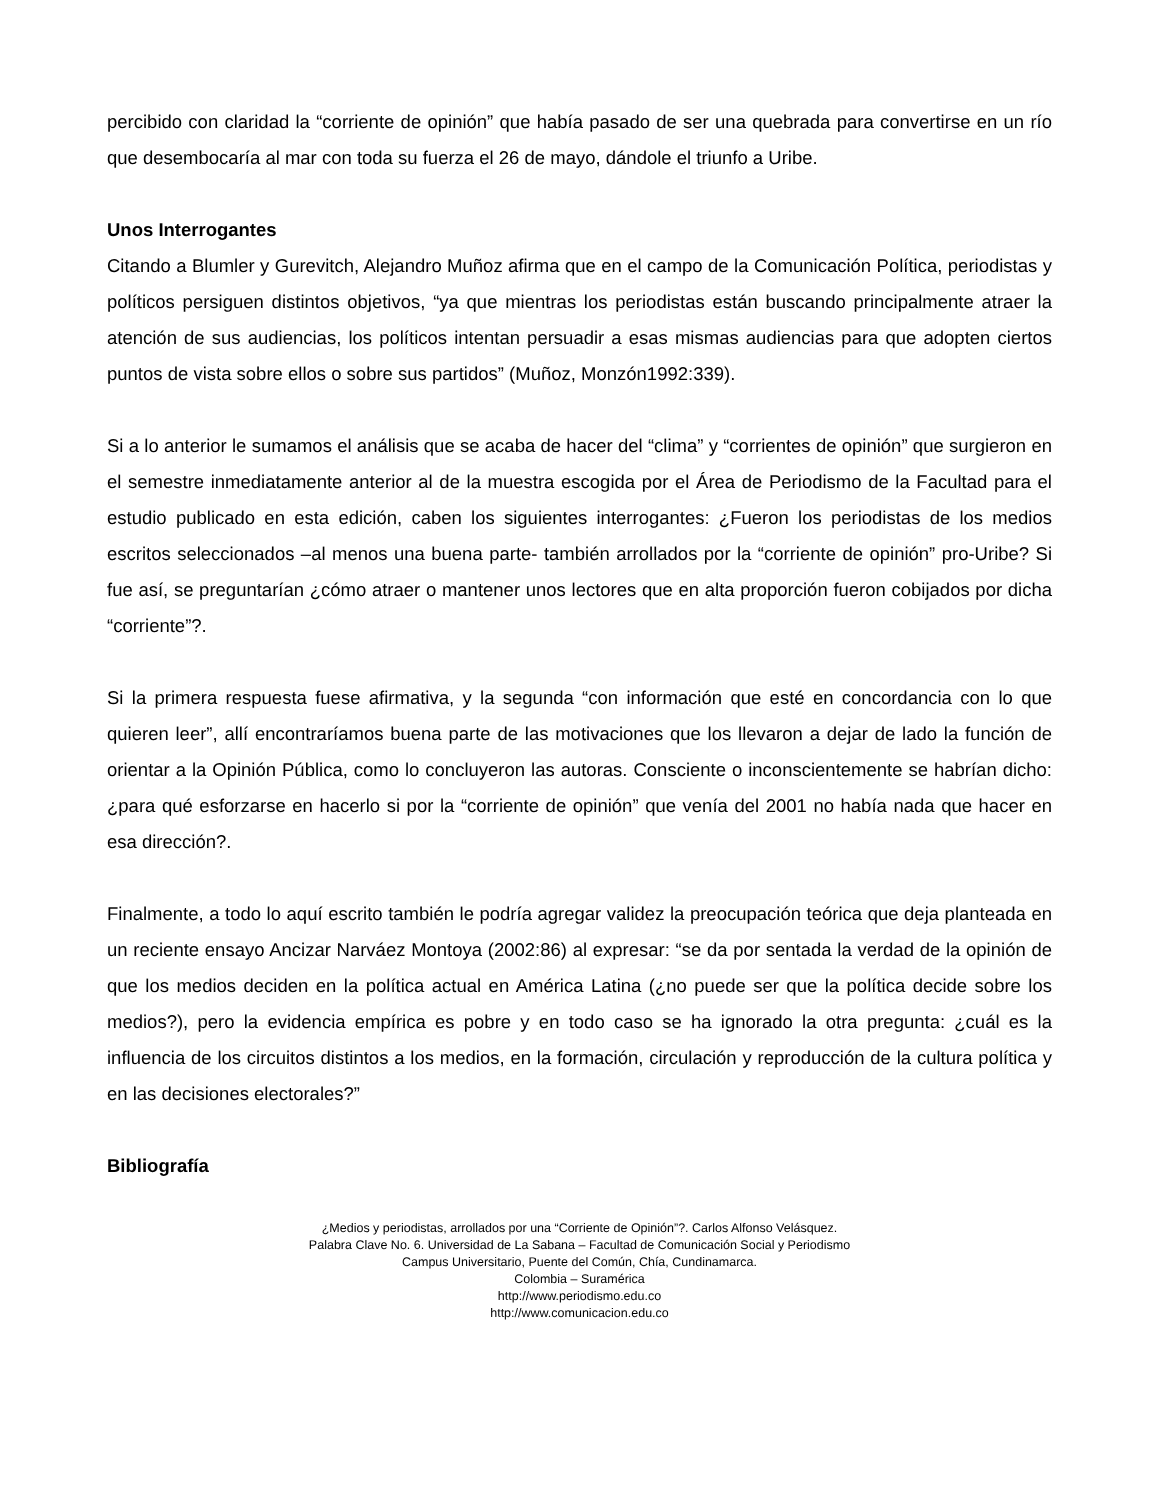percibido con claridad la “corriente de opinión” que había pasado de ser una quebrada para convertirse en un río que desembocaría al mar con toda su fuerza el 26 de mayo, dándole el triunfo a Uribe.
Unos Interrogantes
Citando a Blumler y Gurevitch, Alejandro Muñoz afirma que en el campo de la Comunicación Política, periodistas y políticos persiguen distintos objetivos, “ya que mientras los periodistas están buscando principalmente atraer la atención de sus audiencias, los políticos intentan persuadir a esas mismas audiencias para que adopten ciertos puntos de vista sobre ellos o sobre sus partidos” (Muñoz, Monzón1992:339).
Si a lo anterior le sumamos el análisis que se acaba de hacer del “clima” y “corrientes de opinión” que surgieron en el semestre inmediatamente anterior al de la muestra escogida por el Área de Periodismo de la Facultad para el estudio publicado en esta edición, caben los siguientes interrogantes: ¿Fueron los periodistas de los medios escritos seleccionados –al menos una buena parte- también arrollados por la “corriente de opinión” pro-Uribe? Si fue así, se preguntarían ¿cómo atraer o mantener unos lectores que en alta proporción fueron cobijados por dicha “corriente”?.
Si la primera respuesta fuese afirmativa, y la segunda “con información que esté en concordancia con lo que quieren leer”, allí encontraríamos buena parte de las motivaciones que los llevaron a dejar de lado la función de orientar a la Opinión Pública, como lo concluyeron las autoras. Consciente o inconscientemente se habrían dicho: ¿para qué esforzarse en hacerlo si por la “corriente de opinión” que venía del 2001 no había nada que hacer en esa dirección?.
Finalmente, a todo lo aquí escrito también le podría agregar validez la preocupación teórica que deja planteada en un reciente ensayo Ancizar Narváez Montoya (2002:86) al expresar: “se da por sentada la verdad de la opinión de que los medios deciden en la política actual en América Latina (¿no puede ser que la política decide sobre los medios?), pero la evidencia empírica es pobre y en todo caso se ha ignorado la otra pregunta: ¿cuál es la influencia de los circuitos distintos a los medios, en la formación, circulación y reproducción de la cultura política y en las decisiones electorales?”
Bibliografía
¿Medios y periodistas, arrollados por una “Corriente de Opinión”?. Carlos Alfonso Velásquez.
Palabra Clave No. 6. Universidad de La Sabana – Facultad de Comunicación Social y Periodismo
Campus Universitario, Puente del Común, Chía, Cundinamarca.
Colombia – Suramérica
http://www.periodismo.edu.co
http://www.comunicacion.edu.co